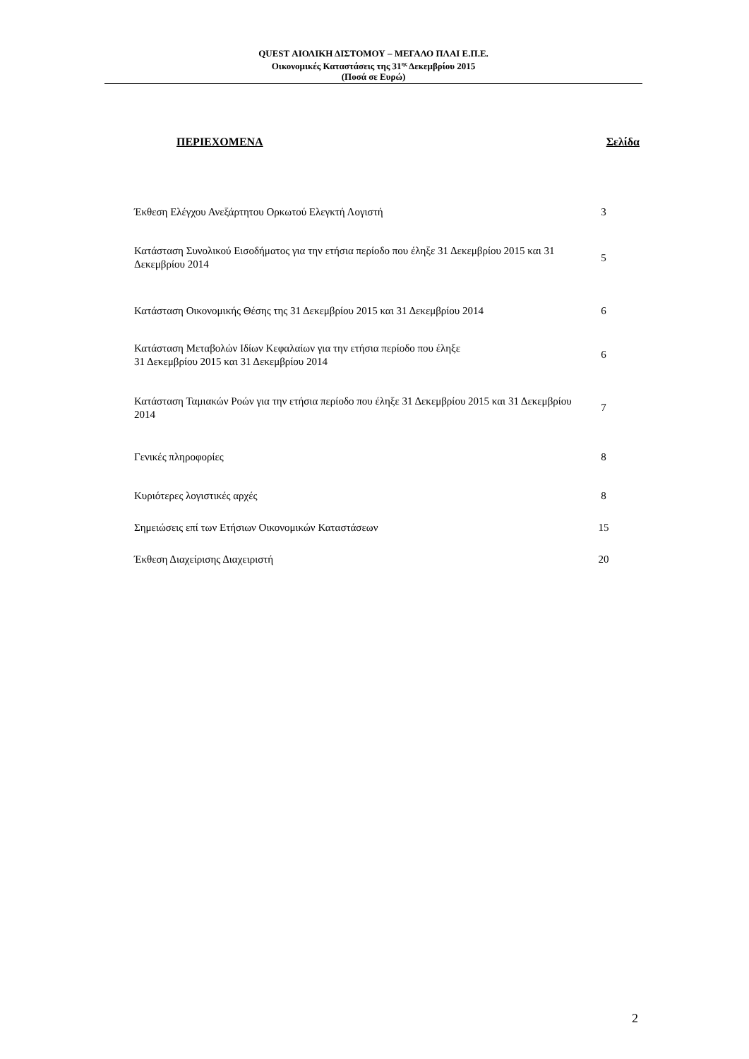QUEST ΑΙΟΛΙΚΗ ΔΙΣΤΟΜΟΥ – ΜΕΓΑΛΟ ΠΛΑΙ Ε.Π.Ε.
Οικονομικές Καταστάσεις της 31<sup>ης</sup> Δεκεμβρίου 2015
(Ποσά σε Ευρώ)
ΠΕΡΙΕΧΟΜΕΝΑ Σελίδα
| Έκθεση Ελέγχου Ανεξάρτητου Ορκωτού Ελεγκτή Λογιστή | 3 |
| Κατάσταση Συνολικού Εισοδήματος για την ετήσια περίοδο που έληξε 31 Δεκεμβρίου 2015 και 31 Δεκεμβρίου 2014 | 5 |
| Κατάσταση Οικονομικής Θέσης της 31 Δεκεμβρίου 2015 και 31 Δεκεμβρίου 2014 | 6 |
| Κατάσταση Μεταβολών Ιδίων Κεφαλαίων για την ετήσια περίοδο που έληξε 31 Δεκεμβρίου 2015 και 31 Δεκεμβρίου 2014 | 6 |
| Κατάσταση Ταμιακών Ροών για την ετήσια περίοδο που έληξε 31 Δεκεμβρίου 2015 και 31 Δεκεμβρίου 2014 | 7 |
| Γενικές πληροφορίες | 8 |
| Κυριότερες λογιστικές αρχές | 8 |
| Σημειώσεις επί των Ετήσιων Οικονομικών Καταστάσεων | 15 |
| Έκθεση Διαχείρισης Διαχειριστή | 20 |
2